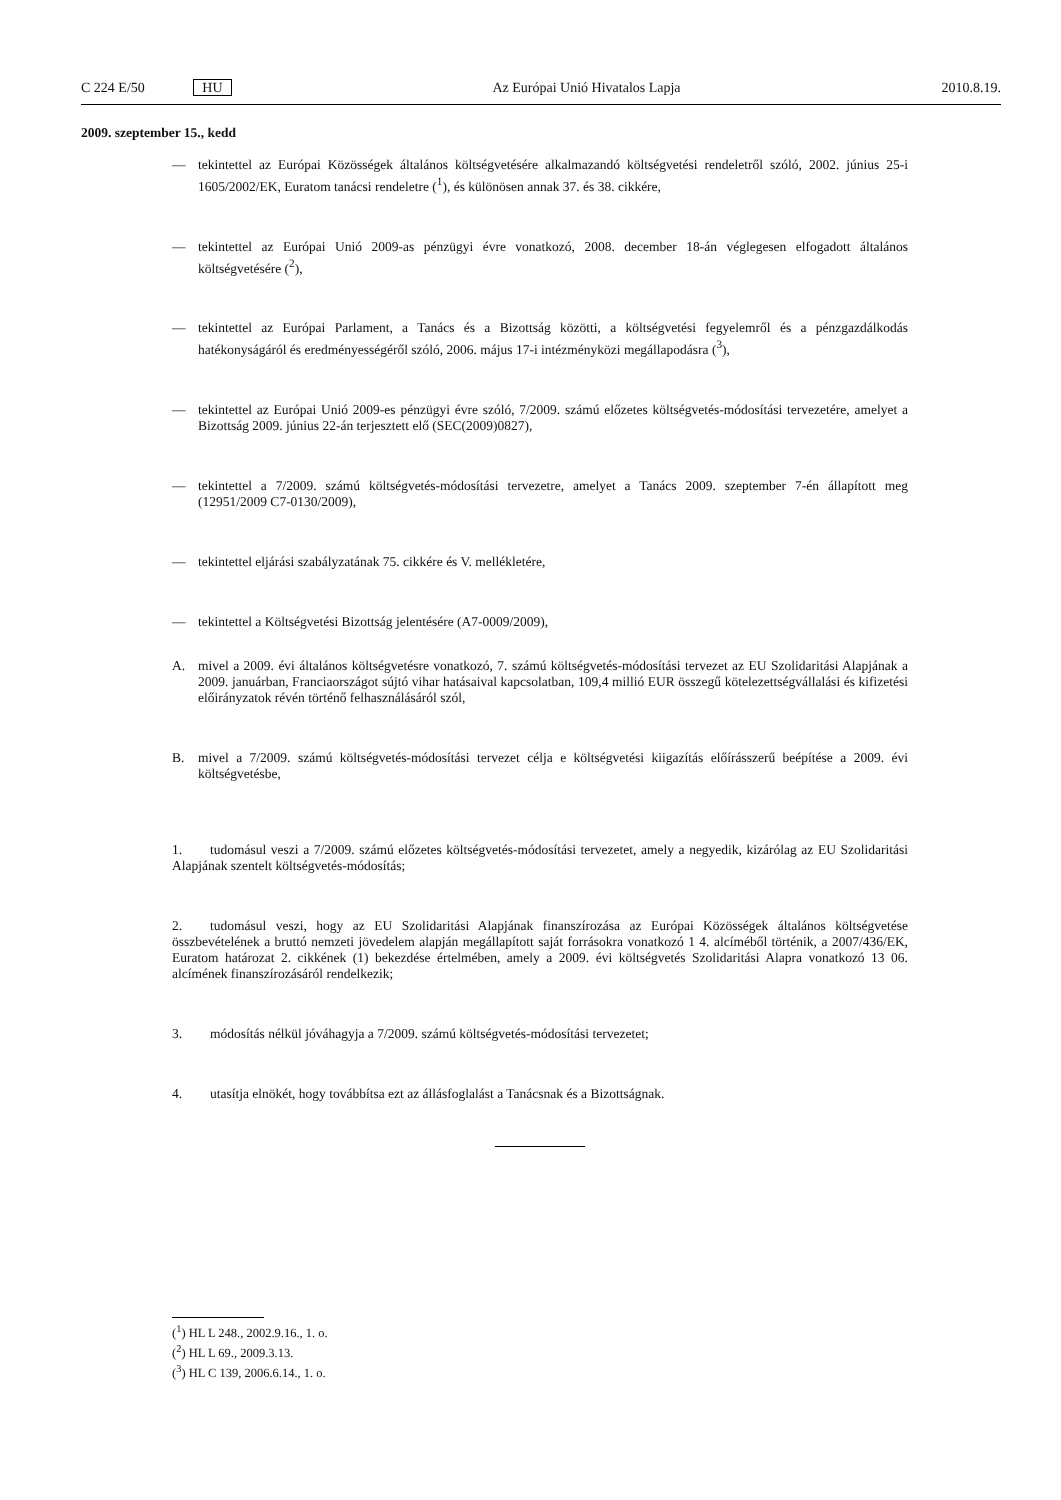C 224 E/50 HU Az Európai Unió Hivatalos Lapja
2010.8.19.
2009. szeptember 15., kedd
— tekintettel az Európai Közösségek általános költségvetésére alkalmazandó költségvetési rendeletről szóló, 2002. június 25-i 1605/2002/EK, Euratom tanácsi rendeletre (<sup>1</sup>), és különösen annak 37. és 38. cikkére,
— tekintettel az Európai Unió 2009-as pénzügyi évre vonatkozó, 2008. december 18-án véglegesen elfogadott általános költségvetésére (<sup>2</sup>),
— tekintettel az Európai Parlament, a Tanács és a Bizottság közötti, a költségvetési fegyelemről és a pénzgazdálkodás hatékonyságáról és eredményességéről szóló, 2006. május 17-i intézményközi megállapodásra (<sup>3</sup>),
— tekintettel az Európai Unió 2009-es pénzügyi évre szóló, 7/2009. számú előzetes költségvetés-módosítási tervezetére, amelyet a Bizottság 2009. június 22-án terjesztett elő (SEC(2009)0827),
— tekintettel a 7/2009. számú költségvetés-módosítási tervezetre, amelyet a Tanács 2009. szeptember 7-én állapított meg (12951/2009 C7-0130/2009),
— tekintettel eljárási szabályzatának 75. cikkére és V. mellékletére,
— tekintettel a Költségvetési Bizottság jelentésére (A7-0009/2009),
A. mivel a 2009. évi általános költségvetésre vonatkozó, 7. számú költségvetés-módosítási tervezet az EU Szolidaritási Alapjának a 2009. januárban, Franciaországot sújtó vihar hatásaival kapcsolatban, 109,4 millió EUR összegű kötelezettségvállalási és kifizetési előirányzatok révén történő felhasználásáról szól,
B. mivel a 7/2009. számú költségvetés-módosítási tervezet célja e költségvetési kiigazítás előírásszerű beépítése a 2009. évi költségvetésbe,
1. tudomásul veszi a 7/2009. számú előzetes költségvetés-módosítási tervezetet, amely a negyedik, kizárólag az EU Szolidaritási Alapjának szentelt költségvetés-módosítás;
2. tudomásul veszi, hogy az EU Szolidaritási Alapjának finanszírozása az Európai Közösségek általános költségvetése összbevételének a bruttó nemzeti jövedelem alapján megállapított saját forrásokra vonatkozó 1 4. alcíméből történik, a 2007/436/EK, Euratom határozat 2. cikkének (1) bekezdése értelmében, amely a 2009. évi költségvetés Szolidaritási Alapra vonatkozó 13 06. alcímének finanszírozásáról rendelkezik;
3. módosítás nélkül jóváhagyja a 7/2009. számú költségvetés-módosítási tervezetet;
4. utasítja elnökét, hogy továbbítsa ezt az állásfoglalást a Tanácsnak és a Bizottságnak.
(<sup>1</sup>) HL L 248., 2002.9.16., 1. o.
(<sup>2</sup>) HL L 69., 2009.3.13.
(<sup>3</sup>) HL C 139, 2006.6.14., 1. o.